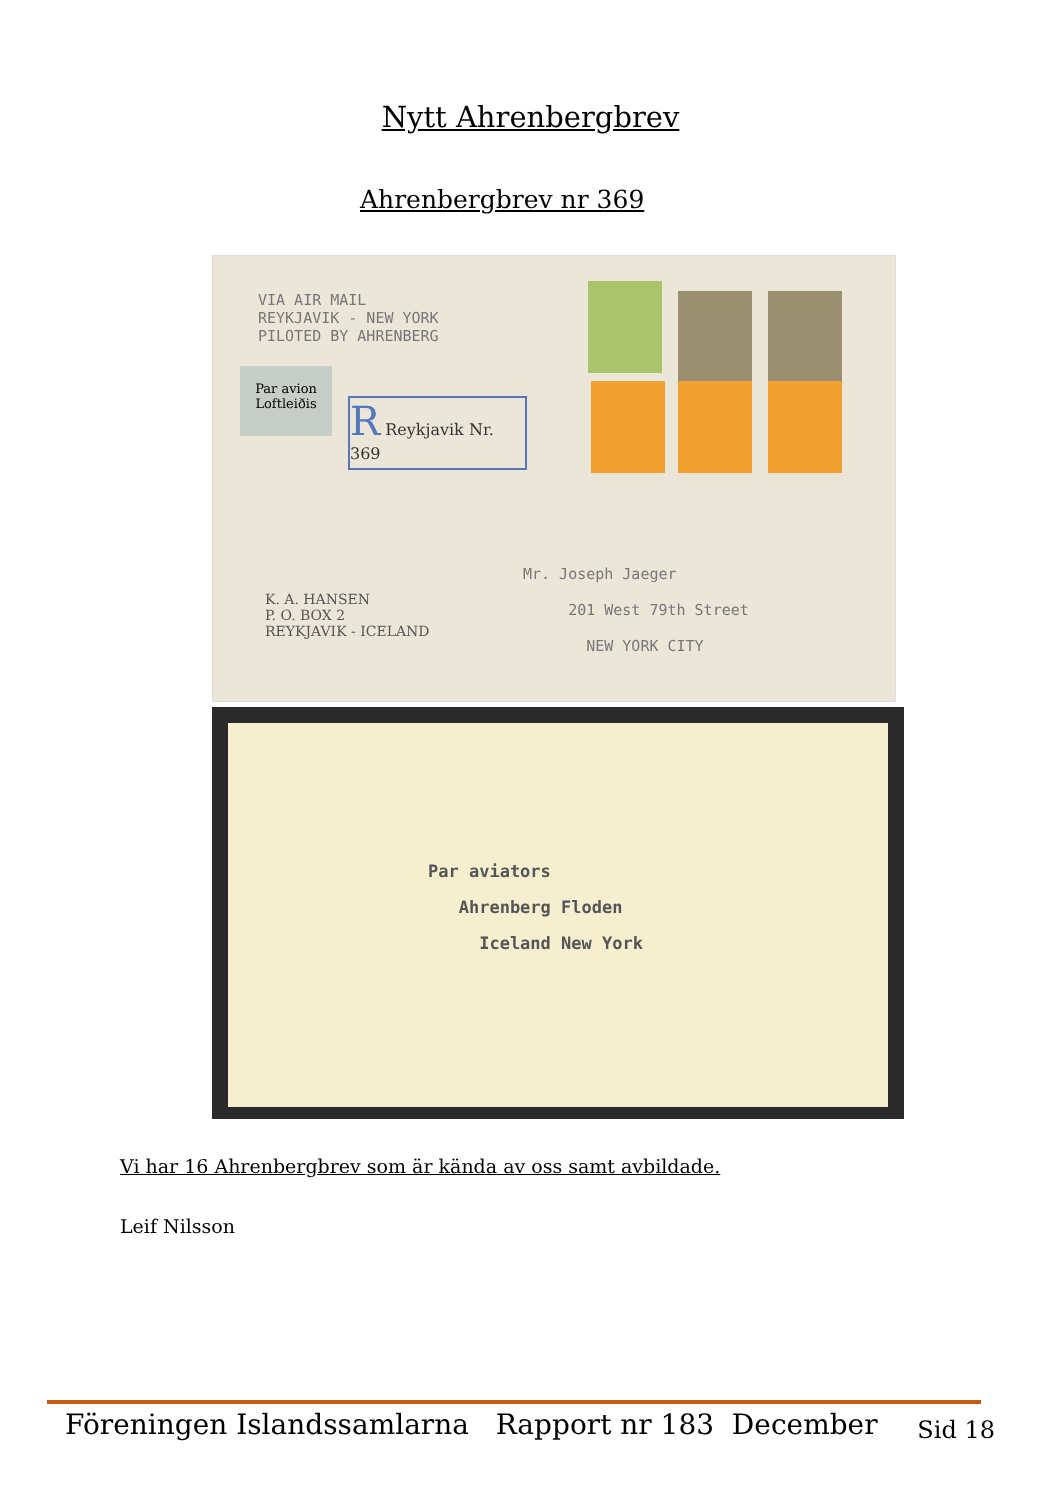Nytt Ahrenbergbrev
Ahrenbergbrev nr 369
VIA AIR MAIL
REYKJAVIK - NEW YORK
PILOTED BY AHRENBERG
Par avion
Loftleiðis
R Reykjavik Nr. 369
K. A. HANSEN
P. O. BOX 2
REYKJAVIK - ICELAND
Mr. Joseph Jaeger
201 West 79th Street
NEW YORK CITY
Par aviators
Ahrenberg Floden
Iceland New York
Vi har 16 Ahrenbergbrev som är kända av oss samt avbildade.
Leif Nilsson
Föreningen Islandssamlarna Rapport nr 183 December Sid 18